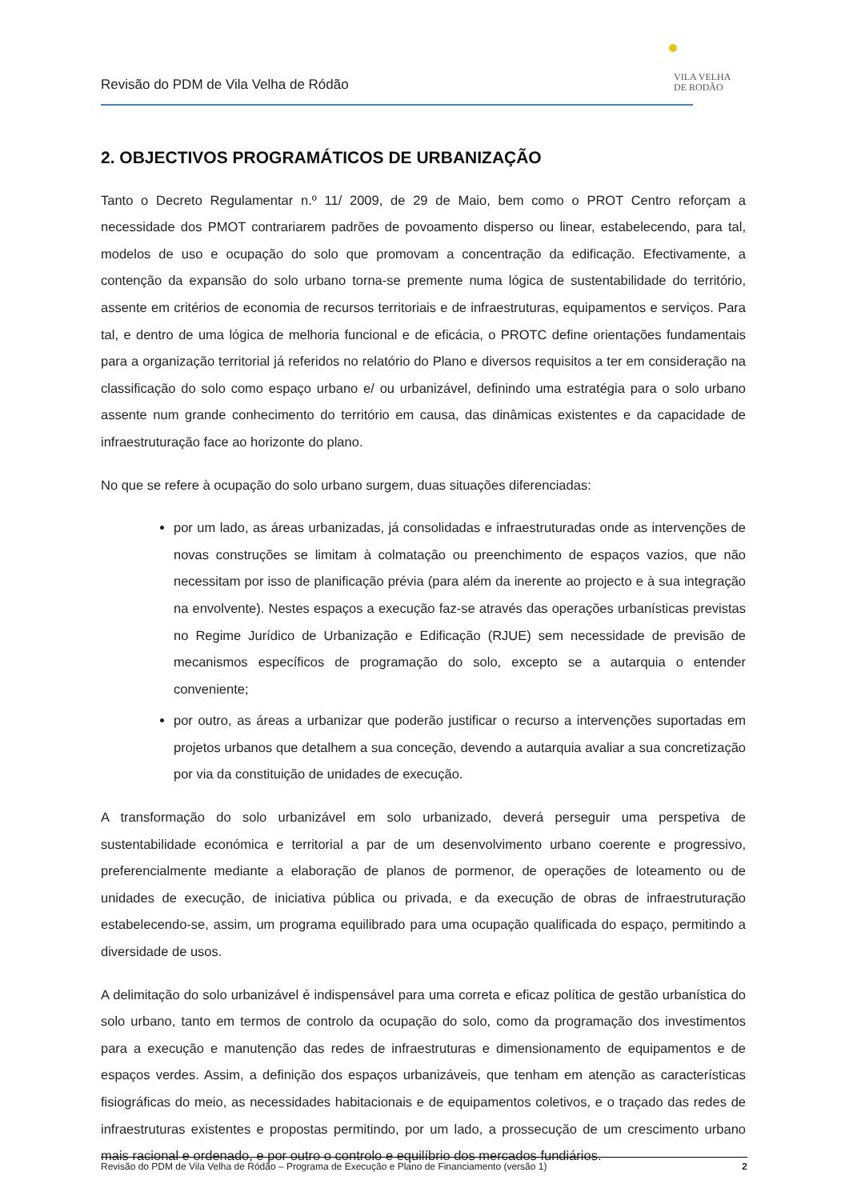Revisão do PDM de Vila Velha de Ródão
VILA VELHA
DE RODÃO
2. OBJECTIVOS PROGRAMÁTICOS DE URBANIZAÇÃO
Tanto o Decreto Regulamentar n.º 11/ 2009, de 29 de Maio, bem como o PROT Centro reforçam a necessidade dos PMOT contrariarem padrões de povoamento disperso ou linear, estabelecendo, para tal, modelos de uso e ocupação do solo que promovam a concentração da edificação. Efectivamente, a contenção da expansão do solo urbano torna-se premente numa lógica de sustentabilidade do território, assente em critérios de economia de recursos territoriais e de infraestruturas, equipamentos e serviços. Para tal, e dentro de uma lógica de melhoria funcional e de eficácia, o PROTC define orientações fundamentais para a organização territorial já referidos no relatório do Plano e diversos requisitos a ter em consideração na classificação do solo como espaço urbano e/ ou urbanizável, definindo uma estratégia para o solo urbano assente num grande conhecimento do território em causa, das dinâmicas existentes e da capacidade de infraestruturação face ao horizonte do plano.
No que se refere à ocupação do solo urbano surgem, duas situações diferenciadas:
por um lado, as áreas urbanizadas, já consolidadas e infraestruturadas onde as intervenções de novas construções se limitam à colmatação ou preenchimento de espaços vazios, que não necessitam por isso de planificação prévia (para além da inerente ao projecto e à sua integração na envolvente). Nestes espaços a execução faz-se através das operações urbanísticas previstas no Regime Jurídico de Urbanização e Edificação (RJUE) sem necessidade de previsão de mecanismos específicos de programação do solo, excepto se a autarquia o entender conveniente;
por outro, as áreas a urbanizar que poderão justificar o recurso a intervenções suportadas em projetos urbanos que detalhem a sua conceção, devendo a autarquia avaliar a sua concretização por via da constituição de unidades de execução.
A transformação do solo urbanizável em solo urbanizado, deverá perseguir uma perspetiva de sustentabilidade económica e territorial a par de um desenvolvimento urbano coerente e progressivo, preferencialmente mediante a elaboração de planos de pormenor, de operações de loteamento ou de unidades de execução, de iniciativa pública ou privada, e da execução de obras de infraestruturação estabelecendo-se, assim, um programa equilibrado para uma ocupação qualificada do espaço, permitindo a diversidade de usos.
A delimitação do solo urbanizável é indispensável para uma correta e eficaz política de gestão urbanística do solo urbano, tanto em termos de controlo da ocupação do solo, como da programação dos investimentos para a execução e manutenção das redes de infraestruturas e dimensionamento de equipamentos e de espaços verdes. Assim, a definição dos espaços urbanizáveis, que tenham em atenção as características fisiográficas do meio, as necessidades habitacionais e de equipamentos coletivos, e o traçado das redes de infraestruturas existentes e propostas permitindo, por um lado, a prossecução de um crescimento urbano mais racional e ordenado, e por outro o controlo e equilíbrio dos mercados fundiários.
Revisão do PDM de Vila Velha de Ródão – Programa de Execução e Plano de Financiamento (versão 1) 2